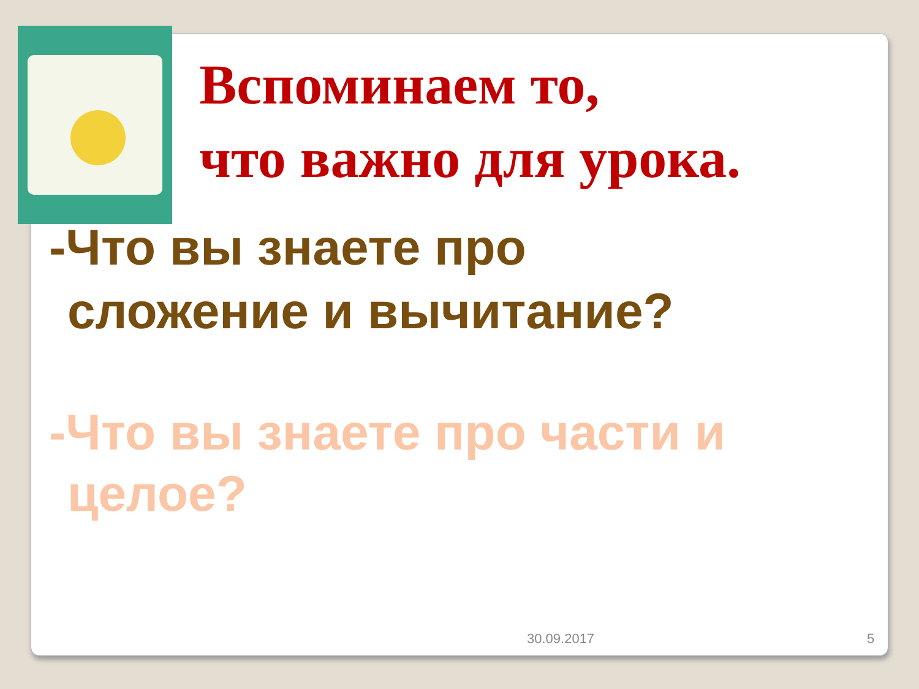Вспоминаем то,
что важно для урока.
-Что вы знаете про
сложение и вычитание?
-Что вы знаете про части и
целое?
30.09.2017 5